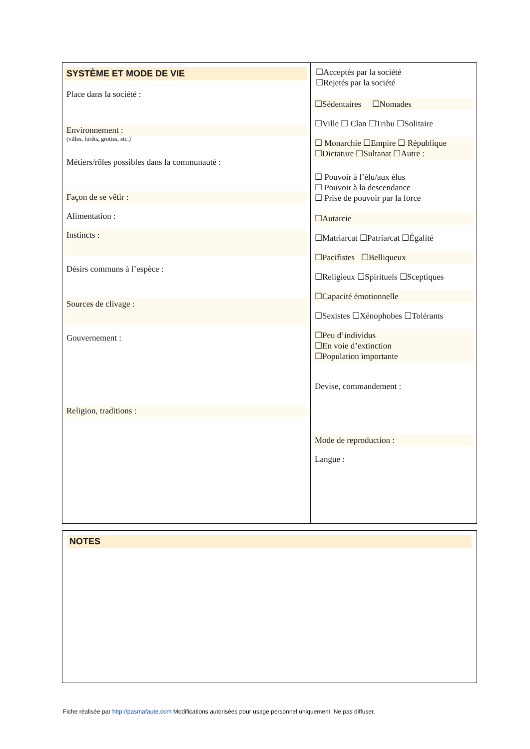| SYSTÈME ET MODE DE VIE Place dans la société : Environnement : (villes, forêts, grottes, etc.) Métiers/rôles possibles dans la communauté : Façon de se vêtir : Alimentation : Instincts : Désirs communs à l’espèce : Sources de clivage : Gouvernement : Religion, traditions : | ☐Acceptés par la société ☐Rejetés par la société ☐Sédentaires ☐Nomades ☐Ville ☐ Clan ☐Tribu ☐Solitaire ☐ Monarchie ☐Empire ☐ République ☐Dictature ☐Sultanat ☐Autre : ☐ Pouvoir à l’élu/aux élus ☐ Pouvoir à la descendance ☐ Prise de pouvoir par la force ☐Autarcie ☐Matriarcat ☐Patriarcat ☐Égalité ☐Pacifistes ☐Belliqueux ☐Religieux ☐Spirituels ☐Sceptiques ☐Capacité émotionnelle ☐Sexistes ☐Xénophobes ☐Tolérants ☐Peu d’individus ☐En voie d’extinction ☐Population importante Devise, commandement : Mode de reproduction : Langue : |
| NOTES |
Fiche réalisée par http://pasmafaute.com Modifications autorisées pour usage personnel uniquement. Ne pas diffuser.